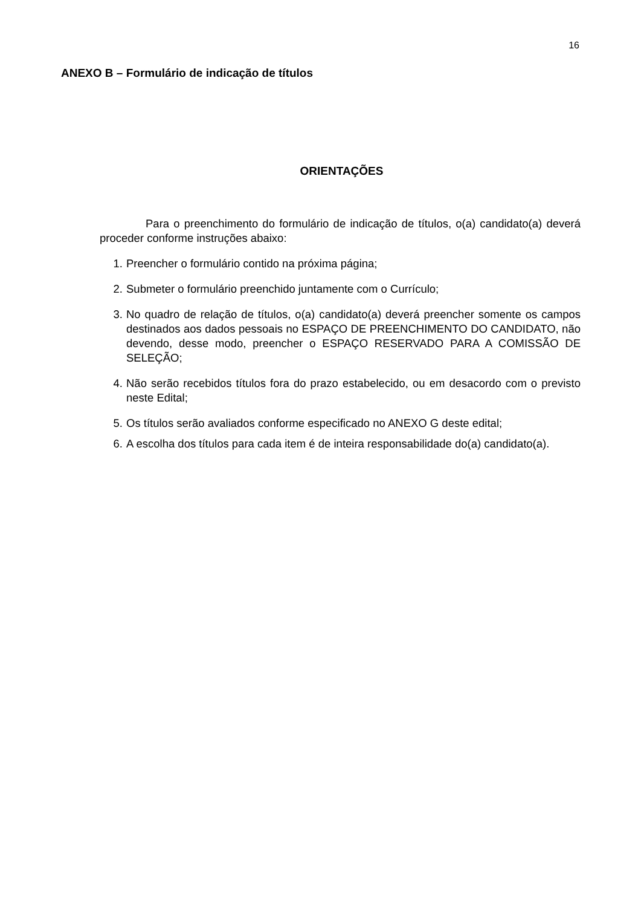16
ANEXO B – Formulário de indicação de títulos
ORIENTAÇÕES
Para o preenchimento do formulário de indicação de títulos, o(a) candidato(a) deverá proceder conforme instruções abaixo:
1. Preencher o formulário contido na próxima página;
2. Submeter o formulário preenchido juntamente com o Currículo;
3. No quadro de relação de títulos, o(a) candidato(a) deverá preencher somente os campos destinados aos dados pessoais no ESPAÇO DE PREENCHIMENTO DO CANDIDATO, não devendo, desse modo, preencher o ESPAÇO RESERVADO PARA A COMISSÃO DE SELEÇÃO;
4. Não serão recebidos títulos fora do prazo estabelecido, ou em desacordo com o previsto neste Edital;
5. Os títulos serão avaliados conforme especificado no ANEXO G deste edital;
6. A escolha dos títulos para cada item é de inteira responsabilidade do(a) candidato(a).